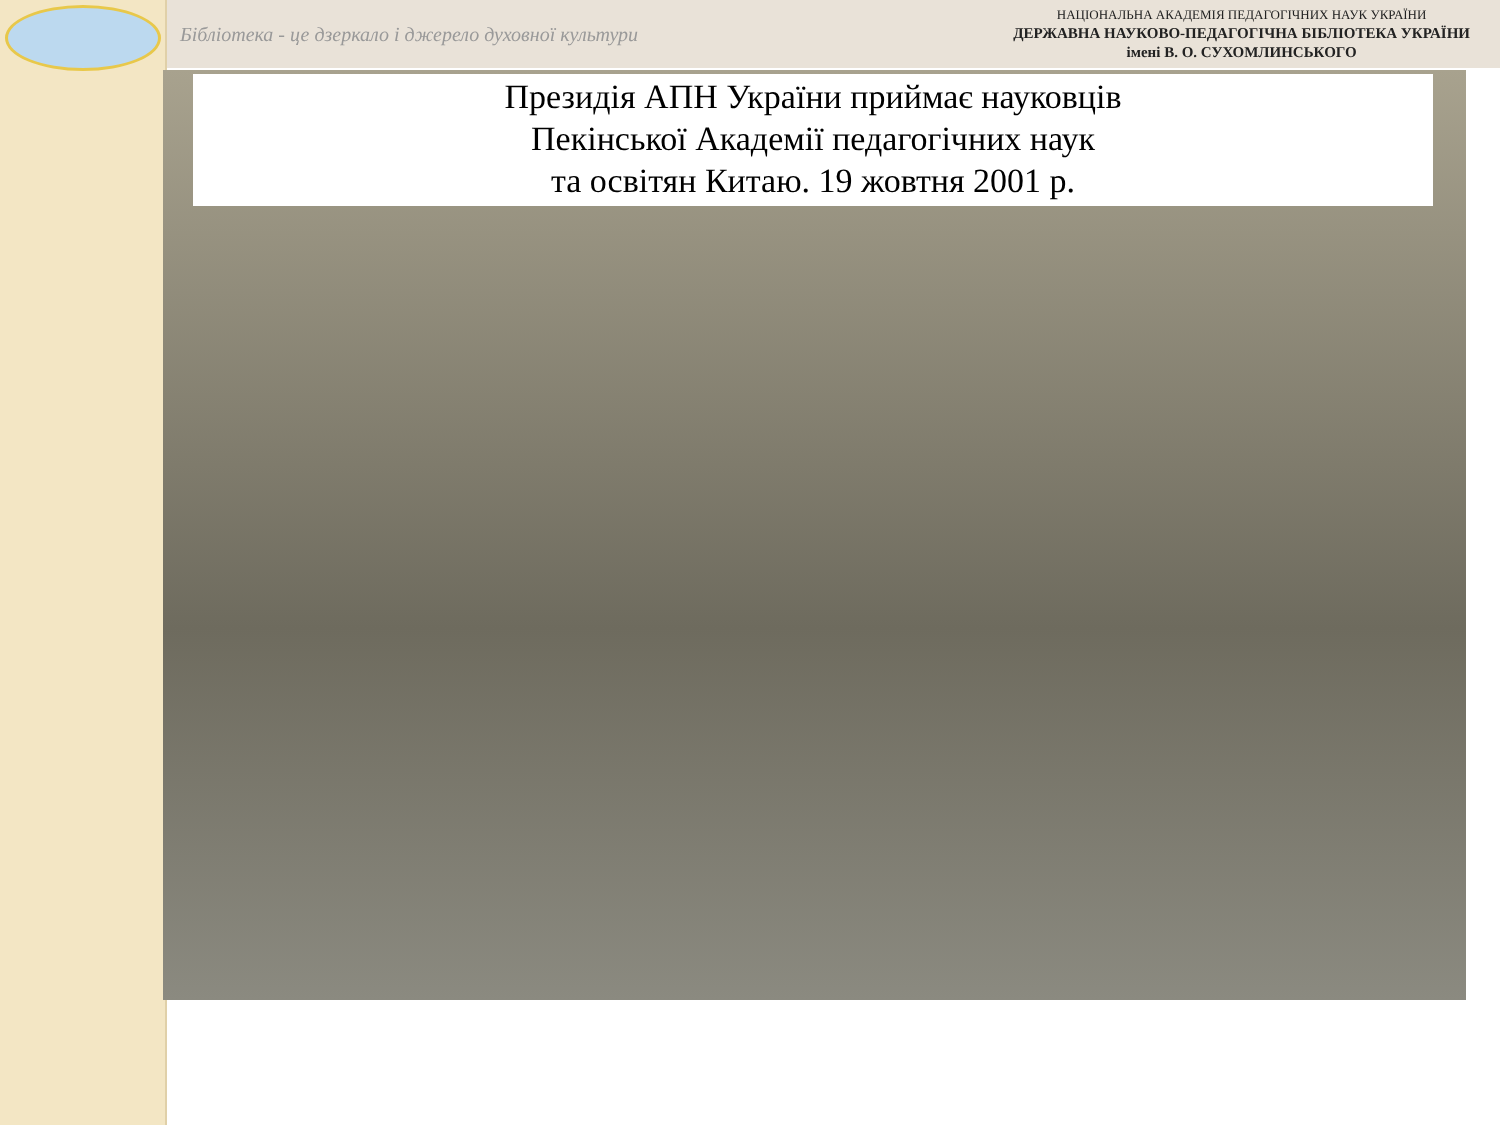Бібліотека - це дзеркало і джерело духовної культури
НАЦІОНАЛЬНА АКАДЕМІЯ ПЕДАГОГІЧНИХ НАУК УКРАЇНИ
ДЕРЖАВНА НАУКОВО-ПЕДАГОГІЧНА БІБЛІОТЕКА УКРАЇНИ
імені В. О. СУХОМЛИНСЬКОГО
Президія АПН України приймає науковців
Пекінської Академії педагогічних наук
та освітян Китаю. 19 жовтня 2001 р.